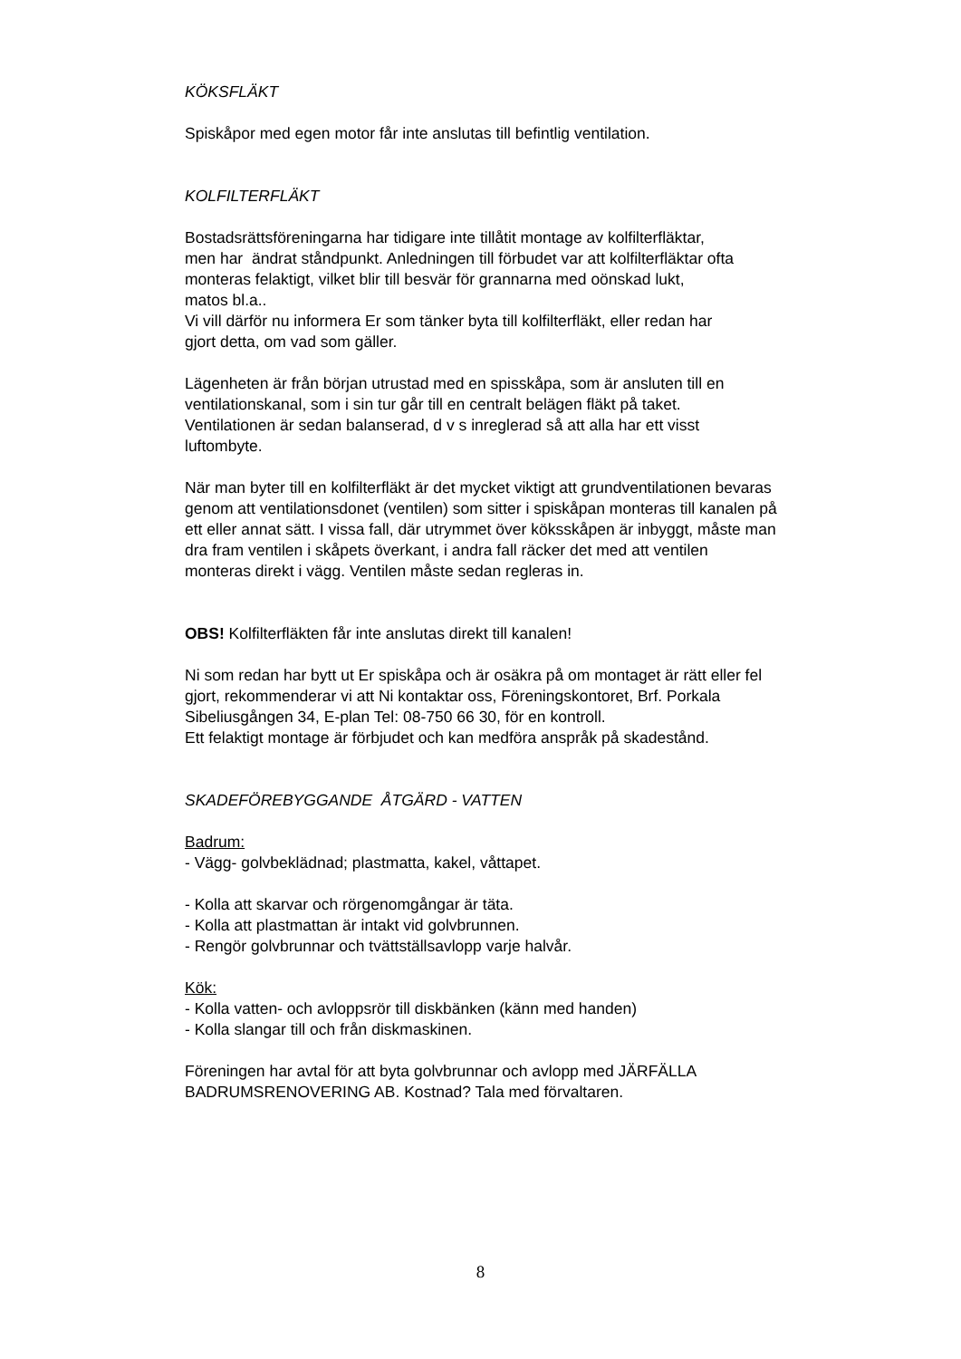KÖKSFLÄKT
Spiskåpor med egen motor får inte anslutas till befintlig ventilation.
KOLFILTERFLÄKT
Bostadsrättsföreningarna har tidigare inte tillåtit montage av kolfilterfläktar,
men har ändrat ståndpunkt. Anledningen till förbudet var att kolfilterfläktar ofta
monteras felaktigt, vilket blir till besvär för grannarna med oönskad lukt,
matos bl.a..
Vi vill därför nu informera Er som tänker byta till kolfilterfläkt, eller redan har
gjort detta, om vad som gäller.
Lägenheten är från början utrustad med en spisskåpa, som är ansluten till en
ventilationskanal, som i sin tur går till en centralt belägen fläkt på taket.
Ventilationen är sedan balanserad, d v s inreglerad så att alla har ett visst
luftombyte.
När man byter till en kolfilterfläkt är det mycket viktigt att grundventilationen bevaras
genom att ventilationsdonet (ventilen) som sitter i spiskåpan monteras till kanalen på
ett eller annat sätt. I vissa fall, där utrymmet över köksskåpen är inbyggt, måste man
dra fram ventilen i skåpets överkant, i andra fall räcker det med att ventilen
monteras direkt i vägg. Ventilen måste sedan regleras in.
OBS! Kolfilterfläkten får inte anslutas direkt till kanalen!
Ni som redan har bytt ut Er spiskåpa och är osäkra på om montaget är rätt eller fel
gjort, rekommenderar vi att Ni kontaktar oss, Föreningskontoret, Brf. Porkala
Sibeliusgången 34, E-plan Tel: 08-750 66 30, för en kontroll.
Ett felaktigt montage är förbjudet och kan medföra anspråk på skadestånd.
SKADEFÖREBYGGANDE ÅTGÄRD - VATTEN
Badrum:
- Vägg- golvbeklädnad; plastmatta, kakel, våttapet.
- Kolla att skarvar och rörgenomgångar är täta.
- Kolla att plastmattan är intakt vid golvbrunnen.
- Rengör golvbrunnar och tvättställsavlopp varje halvår.
Kök:
- Kolla vatten- och avloppsrör till diskbänken (känn med handen)
- Kolla slangar till och från diskmaskinen.
Föreningen har avtal för att byta golvbrunnar och avlopp med JÄRFÄLLA
BADRUMSRENOVERING AB. Kostnad? Tala med förvaltaren.
8